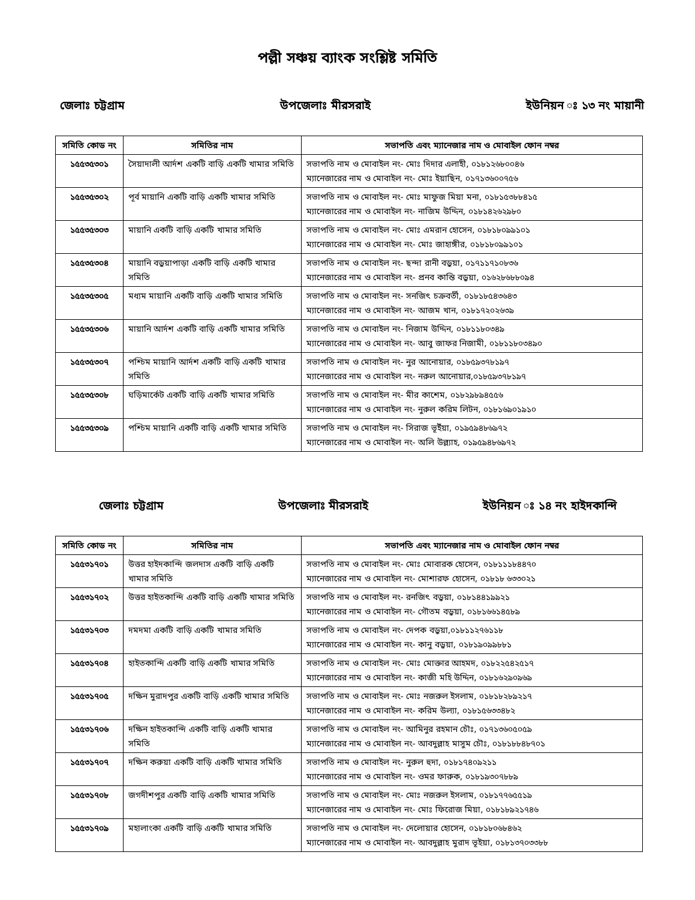পল্লী সঞ্চয় ব্যাংক সংশ্লিষ্ট সমিতি
জেলাঃ চট্টগ্রাম উপজেলাঃ মীরসরাই ইউনিয়ন ঃ ১৩ নং মায়ানী
| সমিতি কোড নং | সমিতির নাম | সভাপতি এবং ম্যানেজার নাম ও মোবাইল ফোন নম্বর |
| --- | --- | --- |
| ১৫৫৩৫৩০১ | সৈয়াদালী আর্দশ একটি বাড়ি একটি খামার সমিতি | সভাপতি নাম ও মোবাইল নং- মোঃ দিদার এলাহী, ০১৮১২৬৮০০৪৬ ম্যানেজারের নাম ও মোবাইল নং- মোঃ ইয়াছিন, ০১৭১৩৬০০৭৫৬ |
| ১৫৫৩৫৩০২ | পূর্ব মায়ানি একটি বাড়ি একটি খামার সমিতি | সভাপতি নাম ও মোবাইল নং- মোঃ মাফুজ মিয়া মনা, ০১৮১৫৩৮৮৪১৫ ম্যানেজারের নাম ও মোবাইল নং- নাজিম উদ্দিন, ০১৮১৪২৬২৯৮০ |
| ১৫৫৩৫৩০৩ | মায়ানি একটি বাড়ি একটি খামার সমিতি | সভাপতি নাম ও মোবাইল নং- মোঃ এমরান হোসেন, ০১৮১৮০৯৯১০১ ম্যানেজারের নাম ও মোবাইল নং- মোঃ জাহাঙ্গীর, ০১৮১৮০৯৯১০১ |
| ১৫৫৩৫৩০৪ | মায়ানি বড়ুয়াপাড়া একটি বাড়ি একটি খামার সমিতি | সভাপতি নাম ও মোবাইল নং- ছন্দা রানী বড়ুয়া, ০১৭১১৭১০৮৩৬ ম্যানেজারের নাম ও মোবাইল নং- প্রনব কান্তি বড়ুয়া, ০১৬২৮৬৮৮০৯৪ |
| ১৫৫৩৫৩০৫ | মধ্যম মায়ানি একটি বাড়ি একটি খামার সমিতি | সভাপতি নাম ও মোবাইল নং- সনজিৎ চক্রবর্তী, ০১৮১৮৫৪৩৬৪৩ ম্যানেজারের নাম ও মোবাইল নং- আজম খান, ০১৮১৭২০২৬৩৯ |
| ১৫৫৩৫৩০৬ | মায়ানি আর্দশ একটি বাড়ি একটি খামার সমিতি | সভাপতি নাম ও মোবাইল নং- নিজাম উদ্দিন, ০১৮১১৮০৩৪৯ ম্যানেজারের নাম ও মোবাইল নং- আবু জাফর নিজামী, ০১৮১১৮০৩৪৯০ |
| ১৫৫৩৫৩০৭ | পশ্চিম মায়ানি আর্দশ একটি বাড়ি একটি খামার সমিতি | সভাপতি নাম ও মোবাইল নং- নুর আনোয়ার, ০১৮৫৯৩৭৮১৯৭ ম্যানেজারের নাম ও মোবাইল নং- নরুল আনোয়ার,০১৮৫৯৩৭৮১৯৭ |
| ১৫৫৩৫৩০৮ | ঘড়িমার্কেট একটি বাড়ি একটি খামার সমিতি | সভাপতি নাম ও মোবাইল নং- মীর কাশেম, ০১৮২৯৮৯৪৫৫৬ ম্যানেজারের নাম ও মোবাইল নং- নুরুল করিম লিটন, ০১৮১৬৯০১৯১০ |
| ১৫৫৩৫৩০৯ | পশ্চিম মায়ানি একটি বাড়ি একটি খামার সমিতি | সভাপতি নাম ও মোবাইল নং- সিরাজ ভূইঁয়া, ০১৯৫৯৪৮৬৯৭২ ম্যানেজারের নাম ও মোবাইল নং- অলি উল্ল্যাহ, ০১৯৫৯৪৮৬৯৭২ |
জেলাঃ চট্টগ্রাম উপজেলাঃ মীরসরাই ইউনিয়ন ঃ ১৪ নং হাইদকান্দি
| সমিতি কোড নং | সমিতির নাম | সভাপতি এবং ম্যানেজার নাম ও মোবাইল ফোন নম্বর |
| --- | --- | --- |
| ১৫৫৩১৭০১ | উত্তর হাইদকান্দি জলদাস একটি বাড়ি একটি খামার সমিতি | সভাপতি নাম ও মোবাইল নং- মোঃ মোবারক হোসেন, ০১৮১১১৮৪৪৭০ ম্যানেজারের নাম ও মোবাইল নং- মোশারফ হোসেন, ০১৮১৮ ৬৩৩০২১ |
| ১৫৫৩১৭০২ | উত্তর হাইতকান্দি একটি বাড়ি একটি খামার সমিতি | সভাপতি নাম ও মোবাইল নং- রনজিৎ বড়ুয়া, ০১৮১৪৪১৯৯২১ ম্যানেজারের নাম ও মোবাইল নং- গৌতম বড়ুয়া, ০১৮১৬৬১৪৫৮৯ |
| ১৫৫৩১৭০৩ | দমদমা একটি বাড়ি একটি খামার সমিতি | সভাপতি নাম ও মোবাইল নং- দেপক বড়ুয়া,০১৮১১২৭৬১১৮ ম্যানেজারের নাম ও মোবাইল নং- কানু বড়ুয়া, ০১৮১৯০৯৯৮৮১ |
| ১৫৫৩১৭০৪ | হাইতকান্দি একটি বাড়ি একটি খামার সমিতি | সভাপতি নাম ও মোবাইল নং- মোঃ মোক্তার আহমদ, ০১৮২২৫৪২৫১৭ ম্যানেজারের নাম ও মোবাইল নং- কাজী মহি উদ্দিন, ০১৮১৬২৯০৯৬৯ |
| ১৫৫৩১৭০৫ | দক্ষিন মুরাদপুর একটি বাড়ি একটি খামার সমিতি | সভাপতি নাম ও মোবাইল নং- মোঃ নজরুল ইসলাম, ০১৮১৮২৮৯২১৭ ম্যানেজারের নাম ও মোবাইল নং- করিম উল্যা, ০১৮১৫৬৩৩৪৮২ |
| ১৫৫৩১৭০৬ | দক্ষিন হাইতকান্দি একটি বাড়ি একটি খামার সমিতি | সভাপতি নাম ও মোবাইল নং- আমিনুর রহমান চৌঃ, ০১৭১৩৬০৫০৫৯ ম্যানেজারের নাম ও মোবাইল নং- আবদুল্লাহ মাসুম চৌঃ, ০১৮১৮৮৪৮৭০১ |
| ১৫৫৩১৭০৭ | দক্ষিন করুয়া একটি বাড়ি একটি খামার সমিতি | সভাপতি নাম ও মোবাইল নং- নুরুল হুদা, ০১৮১৭৪০৯২১১ ম্যানেজারের নাম ও মোবাইল নং- ওমর ফারুক, ০১৮১৯৩০৭৮৮৯ |
| ১৫৫৩১৭০৮ | জগদীশপুর একটি বাড়ি একটি খামার সমিতি | সভাপতি নাম ও মোবাইল নং- মোঃ নজরুল ইসলাম, ০১৮১৭৭৬৫৫১৯ ম্যানেজারের নাম ও মোবাইল নং- মোঃ ফিরোজ মিয়া, ০১৮১৮৯২১৭৪৬ |
| ১৫৫৩১৭০৯ | মহালাংকা একটি বাড়ি একটি খামার সমিতি | সভাপতি নাম ও মোবাইল নং- দেলোয়ার হোসেন, ০১৮১৮০৬৮৪৬২ ম্যানেজারের নাম ও মোবাইল নং- আবদুল্লাহ মুরাদ ভূইয়া, ০১৮১৩৭০৩৩৮৮ |